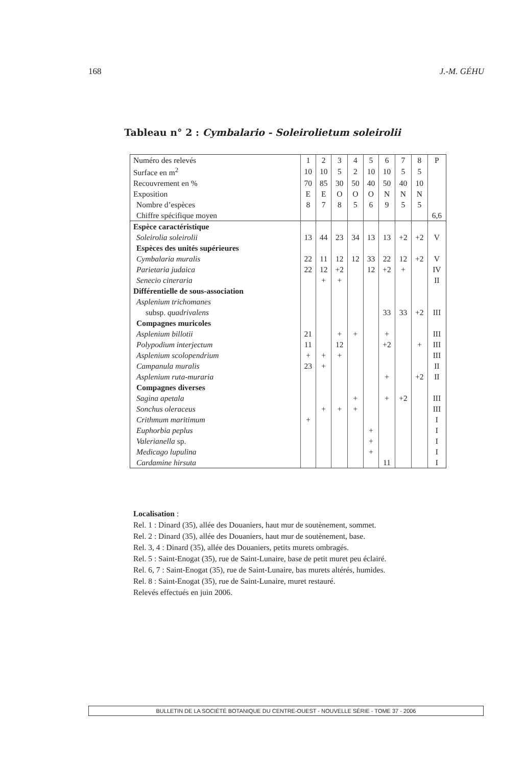168 J.-M. GÉHU
Tableau n° 2 : Cymbalario - Soleirolietum soleirolii
| Numéro des relevés | 1 | 2 | 3 | 4 | 5 | 6 | 7 | 8 | P |
| Surface en m<sup>2</sup> | 10 | 10 | 5 | 2 | 10 | 10 | 5 | 5 | |
| Recouvrement en % | 70 | 85 | 30 | 50 | 40 | 50 | 40 | 10 | |
| Exposition | E | E | O | O | O | N | N | N | |
| Nombre d’espèces | 8 | 7 | 8 | 5 | 6 | 9 | 5 | 5 | |
| Chiffre spécifique moyen | | | | | | | | | 6,6 |
| Espèce caractéristique | | | | | | | | | |
| Soleirolia soleirolii | 13 | 44 | 23 | 34 | 13 | 13 | +2 | +2 | V |
| Espèces des unités supérieures | | | | | | | | | |
| Cymbalaria muralis | 22 | 11 | 12 | 12 | 33 | 22 | 12 | +2 | V |
| Parietaria judaica | 22 | 12 | +2 | | 12 | +2 | + | | IV |
| Senecio cineraria | | + | + | | | | | | II |
| Différentielle de sous-association | | | | | | | | | |
| Asplenium trichomanes | | | | | | | | | |
| subsp. quadrivalens | | | | | | 33 | 33 | +2 | III |
| Compagnes muricoles | | | | | | | | | |
| Asplenium billotii | 21 | | + | + | | + | | | III |
| Polypodium interjectum | 11 | | 12 | | | +2 | | + | III |
| Asplenium scolopendrium | + | + | + | | | | | | III |
| Campanula muralis | 23 | + | | | | | | | II |
| Asplenium ruta-muraria | | | | | | + | | +2 | II |
| Compagnes diverses | | | | | | | | | |
| Sagina apetala | | | | + | | + | +2 | | III |
| Sonchus oleraceus | | + | + | + | | | | | III |
| Crithmum maritimum | + | | | | | | | | I |
| Euphorbia peplus | | | | | + | | | | I |
| Valerianella sp. | | | | | + | | | | I |
| Medicago lupulina | | | | | + | | | | I |
| Cardamine hirsuta | | | | | | 11 | | | I |
Localisation :
Rel. 1 : Dinard (35), allée des Douaniers, haut mur de soutènement, sommet.
Rel. 2 : Dinard (35), allée des Douaniers, haut mur de soutènement, base.
Rel. 3, 4 : Dinard (35), allée des Douaniers, petits murets ombragés.
Rel. 5 : Saint-Enogat (35), rue de Saint-Lunaire, base de petit muret peu éclairé.
Rel. 6, 7 : Saint-Enogat (35), rue de Saint-Lunaire, bas murets altérés, humides.
Rel. 8 : Saint-Enogat (35), rue de Saint-Lunaire, muret restauré.
Relevés effectués en juin 2006.
BULLETIN DE LA SOCIÉTÉ BOTANIQUE DU CENTRE-OUEST - NOUVELLE SÉRIE - TOME 37 - 2006